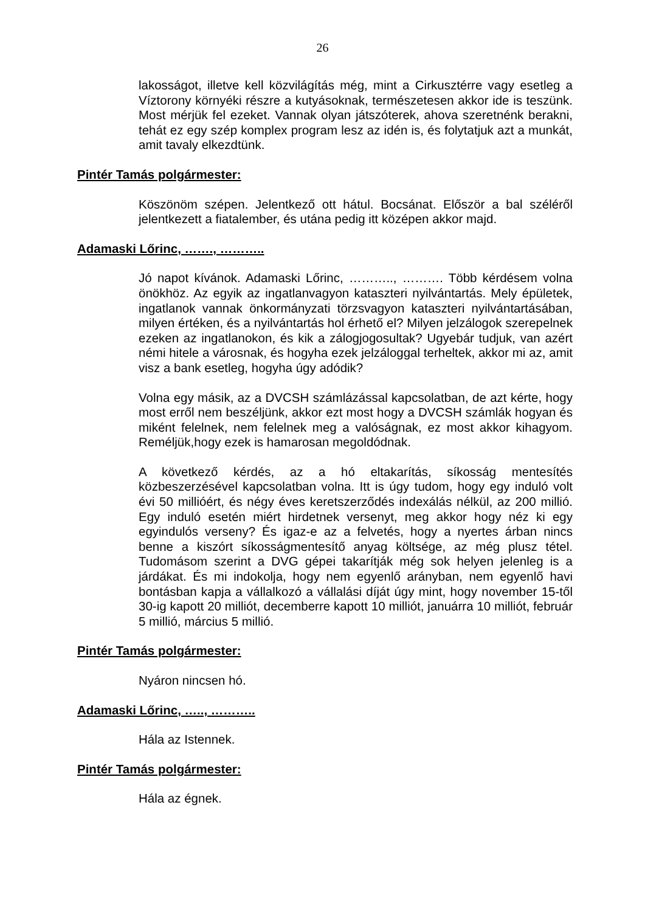26
lakosságot, illetve kell közvilágítás még, mint a Cirkusztérre vagy esetleg a Víztorony környéki részre a kutyásoknak, természetesen akkor ide is teszünk. Most mérjük fel ezeket. Vannak olyan játszóterek, ahova szeretnénk berakni, tehát ez egy szép komplex program lesz az idén is, és folytatjuk azt a munkát, amit tavaly elkezdtünk.
Pintér Tamás polgármester:
Köszönöm szépen. Jelentkező ott hátul. Bocsánat. Először a bal széléről jelentkezett a fiatalember, és utána pedig itt középen akkor majd.
Adamaski Lőrinc, ……., ………..
Jó napot kívánok. Adamaski Lőrinc, ……….., ………. Több kérdésem volna önökhöz. Az egyik az ingatlanvagyon kataszteri nyilvántartás. Mely épületek, ingatlanok vannak önkormányzati törzsvagyon kataszteri nyilvántartásában, milyen értéken, és a nyilvántartás hol érhető el? Milyen jelzálogok szerepelnek ezeken az ingatlanokon, és kik a zálogjogosultak? Ugyebár tudjuk, van azért némi hitele a városnak, és hogyha ezek jelzáloggal terheltek, akkor mi az, amit visz a bank esetleg, hogyha úgy adódik?
Volna egy másik, az a DVCSH számlázással kapcsolatban, de azt kérte, hogy most erről nem beszéljünk, akkor ezt most hogy a DVCSH számlák hogyan és miként felelnek, nem felelnek meg a valóságnak, ez most akkor kihagyom. Reméljük,hogy ezek is hamarosan megoldódnak.
A következő kérdés, az a hó eltakarítás, síkosság mentesítés közbeszerzésével kapcsolatban volna. Itt is úgy tudom, hogy egy induló volt évi 50 millióért, és négy éves keretszerződés indexálás nélkül, az 200 millió. Egy induló esetén miért hirdetnek versenyt, meg akkor hogy néz ki egy egyindulós verseny? És igaz-e az a felvetés, hogy a nyertes árban nincs benne a kiszórt síkosságmentesítő anyag költsége, az még plusz tétel. Tudomásom szerint a DVG gépei takarítják még sok helyen jelenleg is a járdákat. És mi indokolja, hogy nem egyenlő arányban, nem egyenlő havi bontásban kapja a vállalkozó a vállalási díját úgy mint, hogy november 15-től 30-ig kapott 20 milliót, decemberre kapott 10 milliót, januárra 10 milliót, február 5 millió, március 5 millió.
Pintér Tamás polgármester:
Nyáron nincsen hó.
Adamaski Lőrinc, ….., ………..
Hála az Istennek.
Pintér Tamás polgármester:
Hála az égnek.